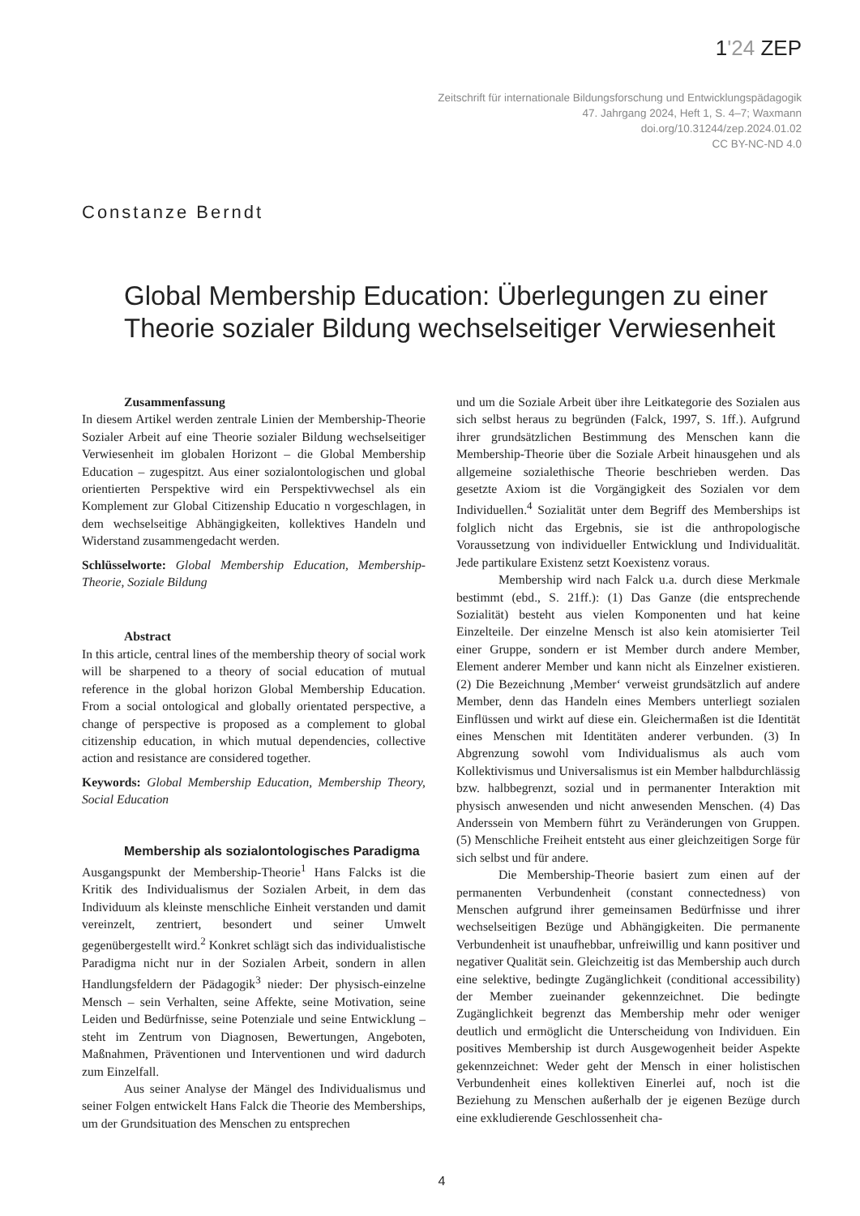1'24 ZEP
Zeitschrift für internationale Bildungsforschung und Entwicklungspädagogik
47. Jahrgang 2024, Heft 1, S. 4–7; Waxmann
doi.org/10.31244/zep.2024.01.02
CC BY-NC-ND 4.0
Constanze Berndt
Global Membership Education: Überlegungen zu einer Theorie sozialer Bildung wechselseitiger Verwiesenheit
Zusammenfassung
In diesem Artikel werden zentrale Linien der Membership-Theorie Sozialer Arbeit auf eine Theorie sozialer Bildung wechselseitiger Verwiesenheit im globalen Horizont – die Global Membership Education – zugespitzt. Aus einer sozialontologischen und global orientierten Perspektive wird ein Perspektivwechsel als ein Komplement zur Global Citizenship Educatio n vorgeschlagen, in dem wechselseitige Abhängigkeiten, kollektives Handeln und Widerstand zusammengedacht werden.
Schlüsselworte: Global Membership Education, Membership-Theorie, Soziale Bildung
Abstract
In this article, central lines of the membership theory of social work will be sharpened to a theory of social education of mutual reference in the global horizon Global Membership Education. From a social ontological and globally orientated perspective, a change of perspective is proposed as a complement to global citizenship education, in which mutual dependencies, collective action and resistance are considered together.
Keywords: Global Membership Education, Membership Theory, Social Education
Membership als sozialontologisches Paradigma
Ausgangspunkt der Membership-Theorie<sup>1</sup> Hans Falcks ist die Kritik des Individualismus der Sozialen Arbeit, in dem das Individuum als kleinste menschliche Einheit verstanden und damit vereinzelt, zentriert, besondert und seiner Umwelt gegenübergestellt wird.<sup>2</sup> Konkret schlägt sich das individualistische Paradigma nicht nur in der Sozialen Arbeit, sondern in allen Handlungsfeldern der Pädagogik<sup>3</sup> nieder: Der physisch-einzelne Mensch – sein Verhalten, seine Affekte, seine Motivation, seine Leiden und Bedürfnisse, seine Potenziale und seine Entwicklung – steht im Zentrum von Diagnosen, Bewertungen, Angeboten, Maßnahmen, Präventionen und Interventionen und wird dadurch zum Einzelfall.
Aus seiner Analyse der Mängel des Individualismus und seiner Folgen entwickelt Hans Falck die Theorie des Memberships, um der Grundsituation des Menschen zu entsprechen
und um die Soziale Arbeit über ihre Leitkategorie des Sozialen aus sich selbst heraus zu begründen (Falck, 1997, S. 1ff.). Aufgrund ihrer grundsätzlichen Bestimmung des Menschen kann die Membership-Theorie über die Soziale Arbeit hinausgehen und als allgemeine sozialethische Theorie beschrieben werden. Das gesetzte Axiom ist die Vorgängigkeit des Sozialen vor dem Individuellen.<sup>4</sup> Sozialität unter dem Begriff des Memberships ist folglich nicht das Ergebnis, sie ist die anthropologische Voraussetzung von individueller Entwicklung und Individualität. Jede partikulare Existenz setzt Koexistenz voraus.
Membership wird nach Falck u.a. durch diese Merkmale bestimmt (ebd., S. 21ff.): (1) Das Ganze (die entsprechende Sozialität) besteht aus vielen Komponenten und hat keine Einzelteile. Der einzelne Mensch ist also kein atomisierter Teil einer Gruppe, sondern er ist Member durch andere Member, Element anderer Member und kann nicht als Einzelner existieren. (2) Die Bezeichnung ‚Member‘ verweist grundsätzlich auf andere Member, denn das Handeln eines Members unterliegt sozialen Einflüssen und wirkt auf diese ein. Gleichermaßen ist die Identität eines Menschen mit Identitäten anderer verbunden. (3) In Abgrenzung sowohl vom Individualismus als auch vom Kollektivismus und Universalismus ist ein Member halbdurchlässig bzw. halbbegrenzt, sozial und in permanenter Interaktion mit physisch anwesenden und nicht anwesenden Menschen. (4) Das Anderssein von Membern führt zu Veränderungen von Gruppen. (5) Menschliche Freiheit entsteht aus einer gleichzeitigen Sorge für sich selbst und für andere.
Die Membership-Theorie basiert zum einen auf der permanenten Verbundenheit (constant connectedness) von Menschen aufgrund ihrer gemeinsamen Bedürfnisse und ihrer wechselseitigen Bezüge und Abhängigkeiten. Die permanente Verbundenheit ist unaufhebbar, unfreiwillig und kann positiver und negativer Qualität sein. Gleichzeitig ist das Membership auch durch eine selektive, bedingte Zugänglichkeit (conditional accessibility) der Member zueinander gekennzeichnet. Die bedingte Zugänglichkeit begrenzt das Membership mehr oder weniger deutlich und ermöglicht die Unterscheidung von Individuen. Ein positives Membership ist durch Ausgewogenheit beider Aspekte gekennzeichnet: Weder geht der Mensch in einer holistischen Verbundenheit eines kollektiven Einerlei auf, noch ist die Beziehung zu Menschen außerhalb der je eigenen Bezüge durch eine exkludierende Geschlossenheit cha-
4